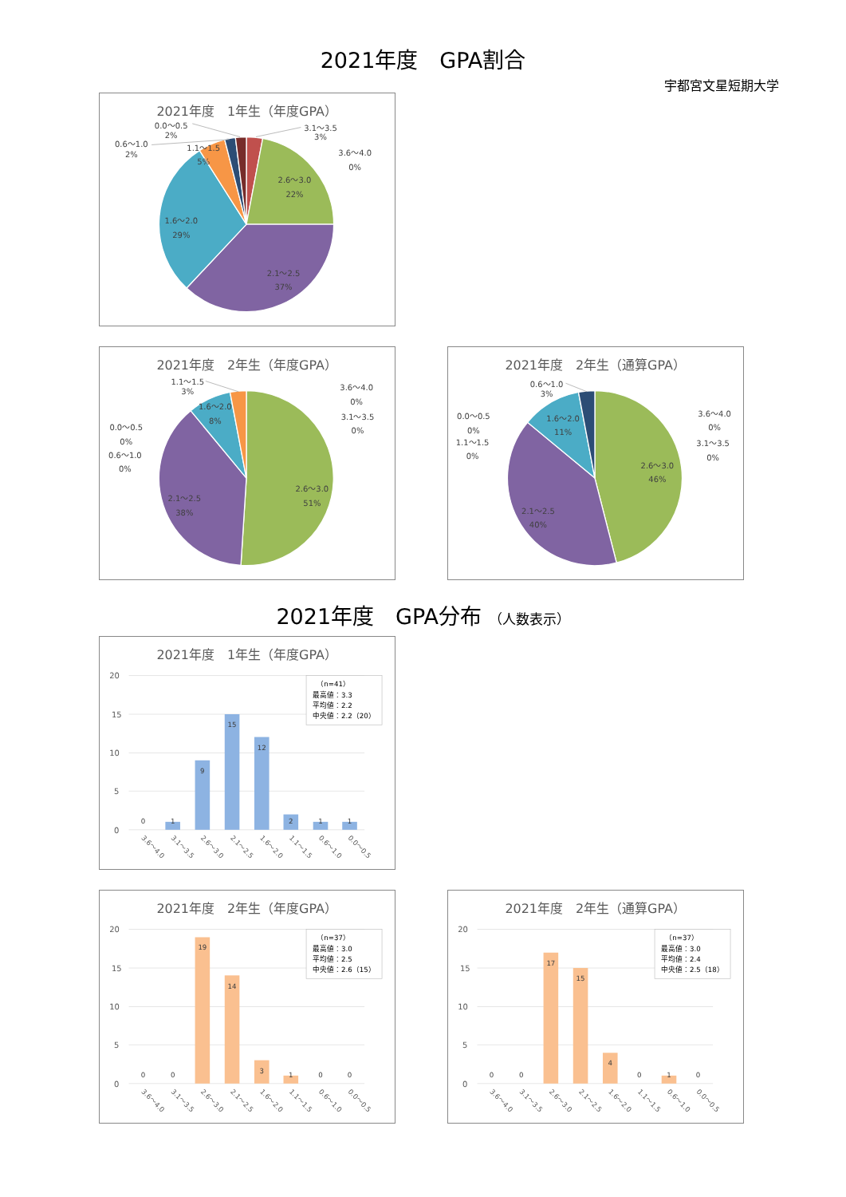2021年度　GPA割合
宇都宮文星短期大学
2021年度　1年生（年度GPA）
0.0～0.5
2%
0.6～1.0
2%
1.1～1.5
5%
3.1～3.5
3%
3.6～4.0
0%
2.6～3.0
22%
1.6～2.0
29%
2.1～2.5
37%
2021年度　2年生（年度GPA）
1.1～1.5
3%
1.6～2.0
8%
0.0～0.5
0%
0.6～1.0
0%
3.6～4.0
0%
3.1～3.5
0%
2.6～3.0
51%
2.1～2.5
38%
2021年度　2年生（通算GPA）
0.6～1.0
3%
1.6～2.0
11%
0.0～0.5
0%
1.1～1.5
0%
3.6～4.0
0%
3.1～3.5
0%
2.6～3.0
46%
2.1～2.5
40%
2021年度　GPA分布 （人数表示）
2021年度　1年生（年度GPA）
20
15
10
5
0
0
1
9
15
12
2
1
1
3.6～4.0
3.1～3.5
2.6～3.0
2.1～2.5
1.6～2.0
1.1～1.5
0.6～1.0
0.0～0.5
（n=41）
最高値：3.3
平均値：2.2
中央値：2.2（20）
2021年度　2年生（年度GPA）
20
15
10
5
0
0
0
19
14
3
1
0
0
3.6～4.0
3.1～3.5
2.6～3.0
2.1～2.5
1.6～2.0
1.1～1.5
0.6～1.0
0.0～0.5
（n=37）
最高値：3.0
平均値：2.5
中央値：2.6（15）
2021年度　2年生（通算GPA）
20
15
10
5
0
0
0
17
15
4
0
1
0
3.6～4.0
3.1～3.5
2.6～3.0
2.1～2.5
1.6～2.0
1.1～1.5
0.6～1.0
0.0～0.5
（n=37）
最高値：3.0
平均値：2.4
中央値：2.5（18）